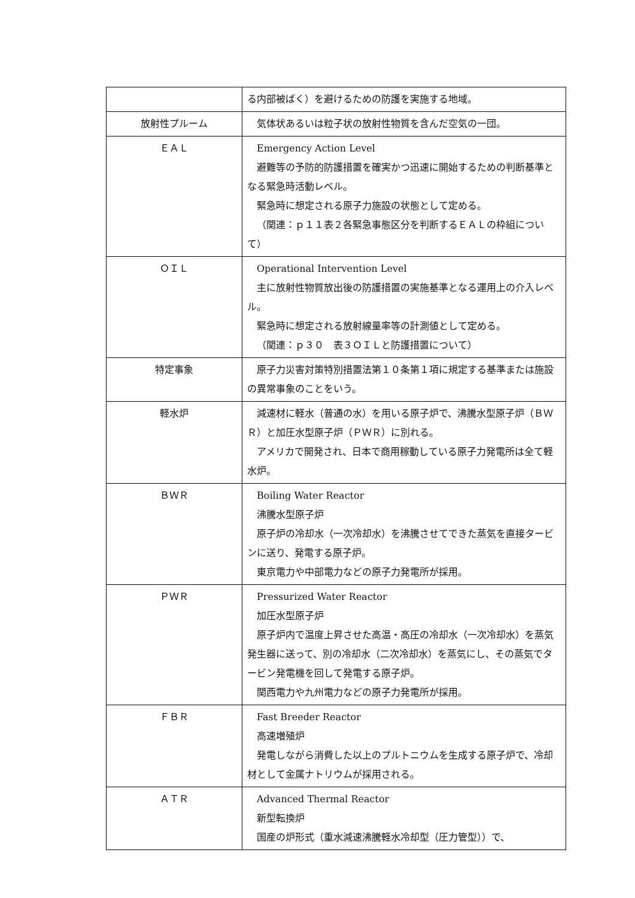| | る内部被ばく）を避けるための防護を実施する地域。 |
| 放射性プルーム | 気体状あるいは粒子状の放射性物質を含んだ空気の一団。 |
| ＥＡＬ | Emergency Action Level 避難等の予防的防護措置を確実かつ迅速に開始するための判断基準となる緊急時活動レベル。 緊急時に想定される原子力施設の状態として定める。 （関連：ｐ１１表２各緊急事態区分を判断するＥＡＬの枠組について） |
| ＯＩＬ | Operational Intervention Level 主に放射性物質放出後の防護措置の実施基準となる運用上の介入レベル。 緊急時に想定される放射線量率等の計測値として定める。 （関連：ｐ３０ 表３ＯＩＬと防護措置について） |
| 特定事象 | 原子力災害対策特別措置法第１０条第１項に規定する基準または施設の異常事象のことをいう。 |
| 軽水炉 | 減速材に軽水（普通の水）を用いる原子炉で、沸騰水型原子炉（ＢＷＲ）と加圧水型原子炉（ＰＷＲ）に別れる。 アメリカで開発され、日本で商用稼動している原子力発電所は全て軽水炉。 |
| ＢＷＲ | Boiling Water Reactor 沸騰水型原子炉 原子炉の冷却水（一次冷却水）を沸騰させてできた蒸気を直接タービンに送り、発電する原子炉。 東京電力や中部電力などの原子力発電所が採用。 |
| ＰＷＲ | Pressurized Water Reactor 加圧水型原子炉 原子炉内で温度上昇させた高温・高圧の冷却水（一次冷却水）を蒸気発生器に送って、別の冷却水（二次冷却水）を蒸気にし、その蒸気でタービン発電機を回して発電する原子炉。 関西電力や九州電力などの原子力発電所が採用。 |
| ＦＢＲ | Fast Breeder Reactor 高速増殖炉 発電しながら消費した以上のプルトニウムを生成する原子炉で、冷却材として金属ナトリウムが採用される。 |
| ＡＴＲ | Advanced Thermal Reactor 新型転換炉 国産の炉形式（重水減速沸騰軽水冷却型（圧力管型））で、 |